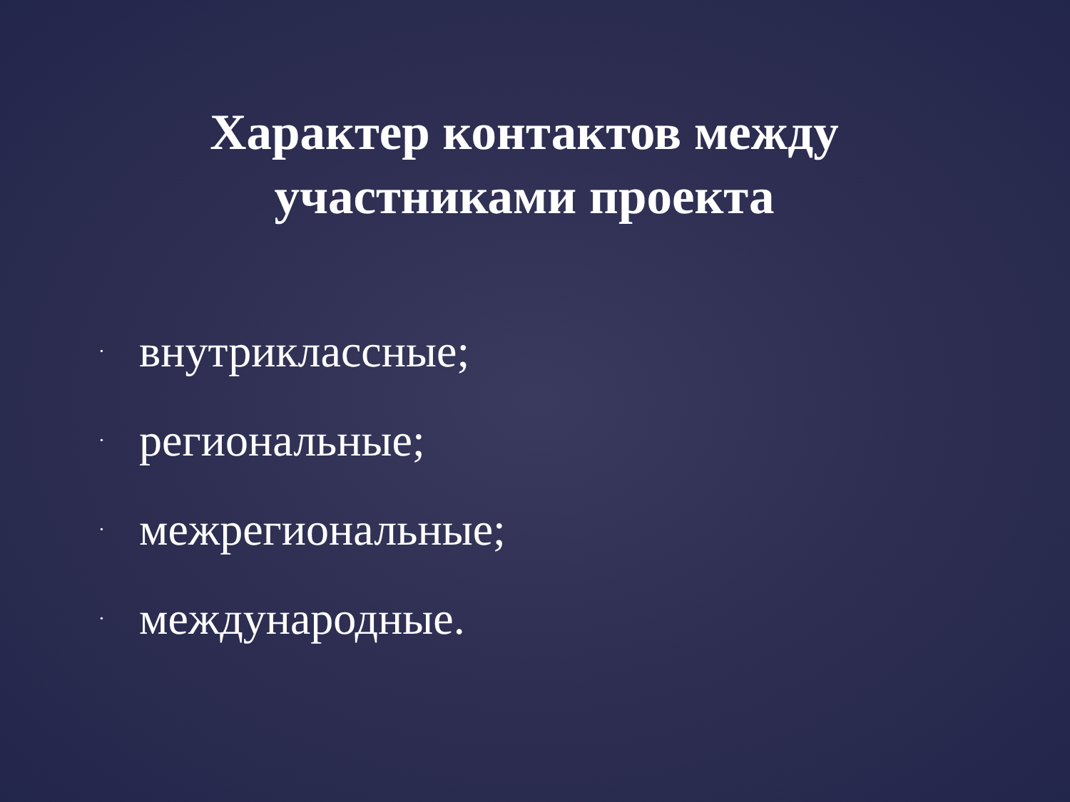Характер контактов между участниками проекта
• внутриклассные;
• региональные;
• межрегиональные;
• международные.